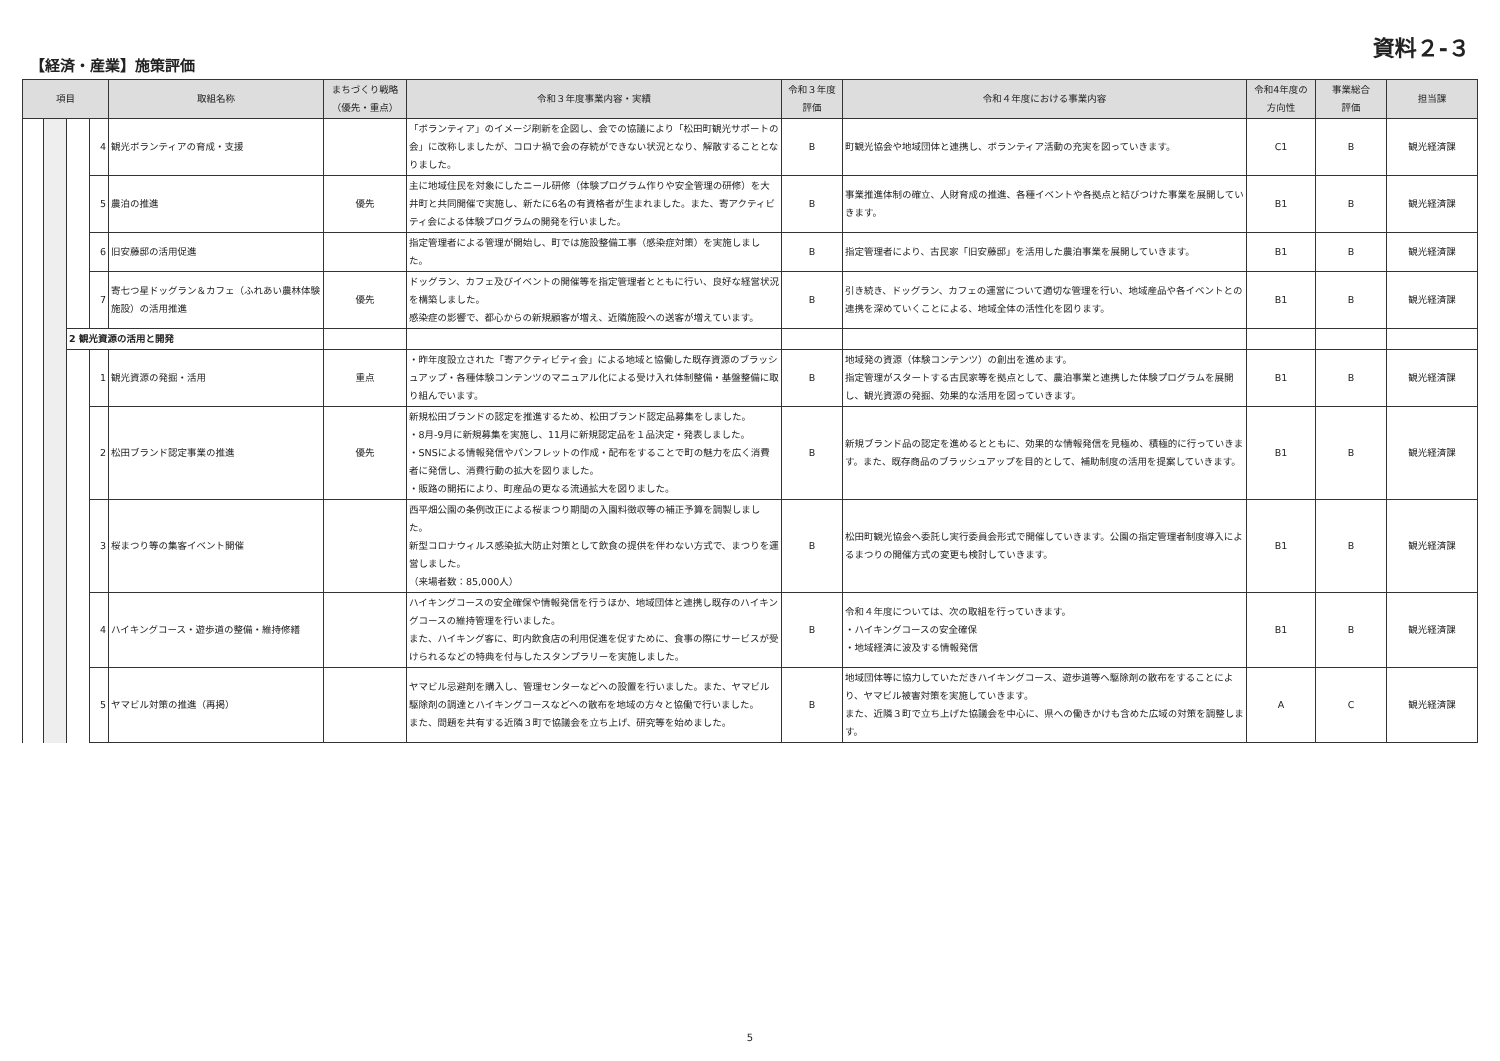資料２-３
【経済・産業】施策評価
| 項目 | | | | 取組名称 | まちづくり戦略 （優先・重点） | 令和３年度事業内容・実績 | 令和３年度 評価 | 令和４年度における事業内容 | 令和4年度の 方向性 | 事業総合 評価 | 担当課 |
| --- | --- | --- | --- | --- | --- | --- | --- | --- | --- | --- | --- |
| | | | 4 | 観光ボランティアの育成・支援 | | 「ボランティア」のイメージ刷新を企図し、会での協議により「松田町観光サポートの会」に改称しましたが、コロナ禍で会の存続ができない状況となり、解散することとなりました。 | B | 町観光協会や地域団体と連携し、ボランティア活動の充実を図っていきます。 | C1 | B | 観光経済課 |
| | | | 5 | 農泊の推進 | 優先 | 主に地域住民を対象にしたニール研修（体験プログラム作りや安全管理の研修）を大井町と共同開催で実施し、新たに6名の有資格者が生まれました。また、寄アクティビティ会による体験プログラムの開発を行いました。 | B | 事業推進体制の確立、人財育成の推進、各種イベントや各拠点と結びつけた事業を展開していきます。 | B1 | B | 観光経済課 |
| | | | 6 | 旧安藤邸の活用促進 | | 指定管理者による管理が開始し、町では施設整備工事（感染症対策）を実施しました。 | B | 指定管理者により、古民家「旧安藤邸」を活用した農泊事業を展開していきます。 | B1 | B | 観光経済課 |
| | | | 7 | 寄七つ星ドッグラン＆カフェ（ふれあい農林体験施設）の活用推進 | 優先 | ドッグラン、カフェ及びイベントの開催等を指定管理者とともに行い、良好な経営状況を構築しました。 感染症の影響で、都心からの新規顧客が増え、近隣施設への送客が増えています。 | B | 引き続き、ドッグラン、カフェの運営について適切な管理を行い、地域産品や各イベントとの連携を深めていくことによる、地域全体の活性化を図ります。 | B1 | B | 観光経済課 |
| | | 2 観光資源の活用と開発 | | | | | | | | | |
| | | | 1 | 観光資源の発掘・活用 | 重点 | ・昨年度設立された「寄アクティビティ会」による地域と協働した既存資源のブラッシュアップ・各種体験コンテンツのマニュアル化による受け入れ体制整備・基盤整備に取り組んでいます。 | B | 地域発の資源（体験コンテンツ）の創出を進めます。 指定管理がスタートする古民家等を拠点として、農泊事業と連携した体験プログラムを展開し、観光資源の発掘、効果的な活用を図っていきます。 | B1 | B | 観光経済課 |
| | | | 2 | 松田ブランド認定事業の推進 | 優先 | 新規松田ブランドの認定を推進するため、松田ブランド認定品募集をしました。 ・8月-9月に新規募集を実施し、11月に新規認定品を１品決定・発表しました。 ・SNSによる情報発信やパンフレットの作成・配布をすることで町の魅力を広く消費者に発信し、消費行動の拡大を図りました。 ・販路の開拓により、町産品の更なる流通拡大を図りました。 | B | 新規ブランド品の認定を進めるとともに、効果的な情報発信を見極め、積極的に行っていきます。また、既存商品のブラッシュアップを目的として、補助制度の活用を提案していきます。 | B1 | B | 観光経済課 |
| | | | 3 | 桜まつり等の集客イベント開催 | | 西平畑公園の条例改正による桜まつり期間の入園料徴収等の補正予算を調製しました。 新型コロナウィルス感染拡大防止対策として飲食の提供を伴わない方式で、まつりを運営しました。 （来場者数：85,000人） | B | 松田町観光協会へ委託し実行委員会形式で開催していきます。公園の指定管理者制度導入によるまつりの開催方式の変更も検討していきます。 | B1 | B | 観光経済課 |
| | | | 4 | ハイキングコース・遊歩道の整備・維持修繕 | | ハイキングコースの安全確保や情報発信を行うほか、地域団体と連携し既存のハイキングコースの維持管理を行いました。 また、ハイキング客に、町内飲食店の利用促進を促すために、食事の際にサービスが受けられるなどの特典を付与したスタンプラリーを実施しました。 | B | 令和４年度については、次の取組を行っていきます。 ・ハイキングコースの安全確保 ・地域経済に波及する情報発信 | B1 | B | 観光経済課 |
| | | | 5 | ヤマビル対策の推進（再掲） | | ヤマビル忌避剤を購入し、管理センターなどへの設置を行いました。また、ヤマビル駆除剤の調達とハイキングコースなどへの散布を地域の方々と協働で行いました。 また、問題を共有する近隣３町で協議会を立ち上げ、研究等を始めました。 | B | 地域団体等に協力していただきハイキングコース、遊歩道等へ駆除剤の散布をすることにより、ヤマビル被害対策を実施していきます。 また、近隣３町で立ち上げた協議会を中心に、県への働きかけも含めた広域の対策を調整します。 | A | C | 観光経済課 |
5